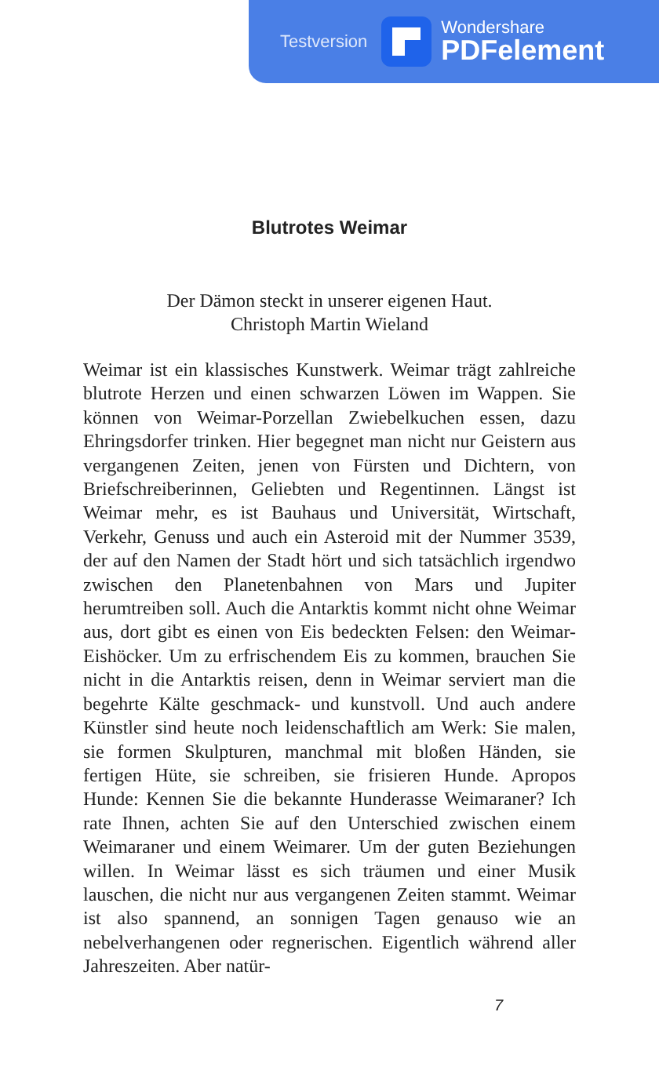Testversion
Wondershare
PDFelement
Blutrotes Weimar
Der Dämon steckt in unserer eigenen Haut.
Christoph Martin Wieland
Weimar ist ein klassisches Kunstwerk. Weimar trägt zahlreiche blutrote Herzen und einen schwarzen Löwen im Wappen. Sie können von Weimar-Porzellan Zwiebelkuchen essen, dazu Ehringsdorfer trinken. Hier begegnet man nicht nur Geistern aus vergangenen Zeiten, jenen von Fürsten und Dichtern, von Briefschreiberinnen, Geliebten und Regentinnen. Längst ist Weimar mehr, es ist Bauhaus und Universität, Wirtschaft, Verkehr, Genuss und auch ein Asteroid mit der Nummer 3539, der auf den Namen der Stadt hört und sich tatsächlich irgendwo zwischen den Planetenbahnen von Mars und Jupiter herumtreiben soll. Auch die Antarktis kommt nicht ohne Weimar aus, dort gibt es einen von Eis bedeckten Felsen: den Weimar-Eishöcker. Um zu erfrischendem Eis zu kommen, brauchen Sie nicht in die Antarktis reisen, denn in Weimar serviert man die begehrte Kälte geschmack- und kunstvoll. Und auch andere Künstler sind heute noch leidenschaftlich am Werk: Sie malen, sie formen Skulpturen, manchmal mit bloßen Händen, sie fertigen Hüte, sie schreiben, sie frisieren Hunde. Apropos Hunde: Kennen Sie die bekannte Hunderasse Weimaraner? Ich rate Ihnen, achten Sie auf den Unterschied zwischen einem Weimaraner und einem Weimarer. Um der guten Beziehungen willen. In Weimar lässt es sich träumen und einer Musik lauschen, die nicht nur aus vergangenen Zeiten stammt. Weimar ist also spannend, an sonnigen Tagen genauso wie an nebelverhangenen oder regnerischen. Eigentlich während aller Jahreszeiten. Aber natür-
7